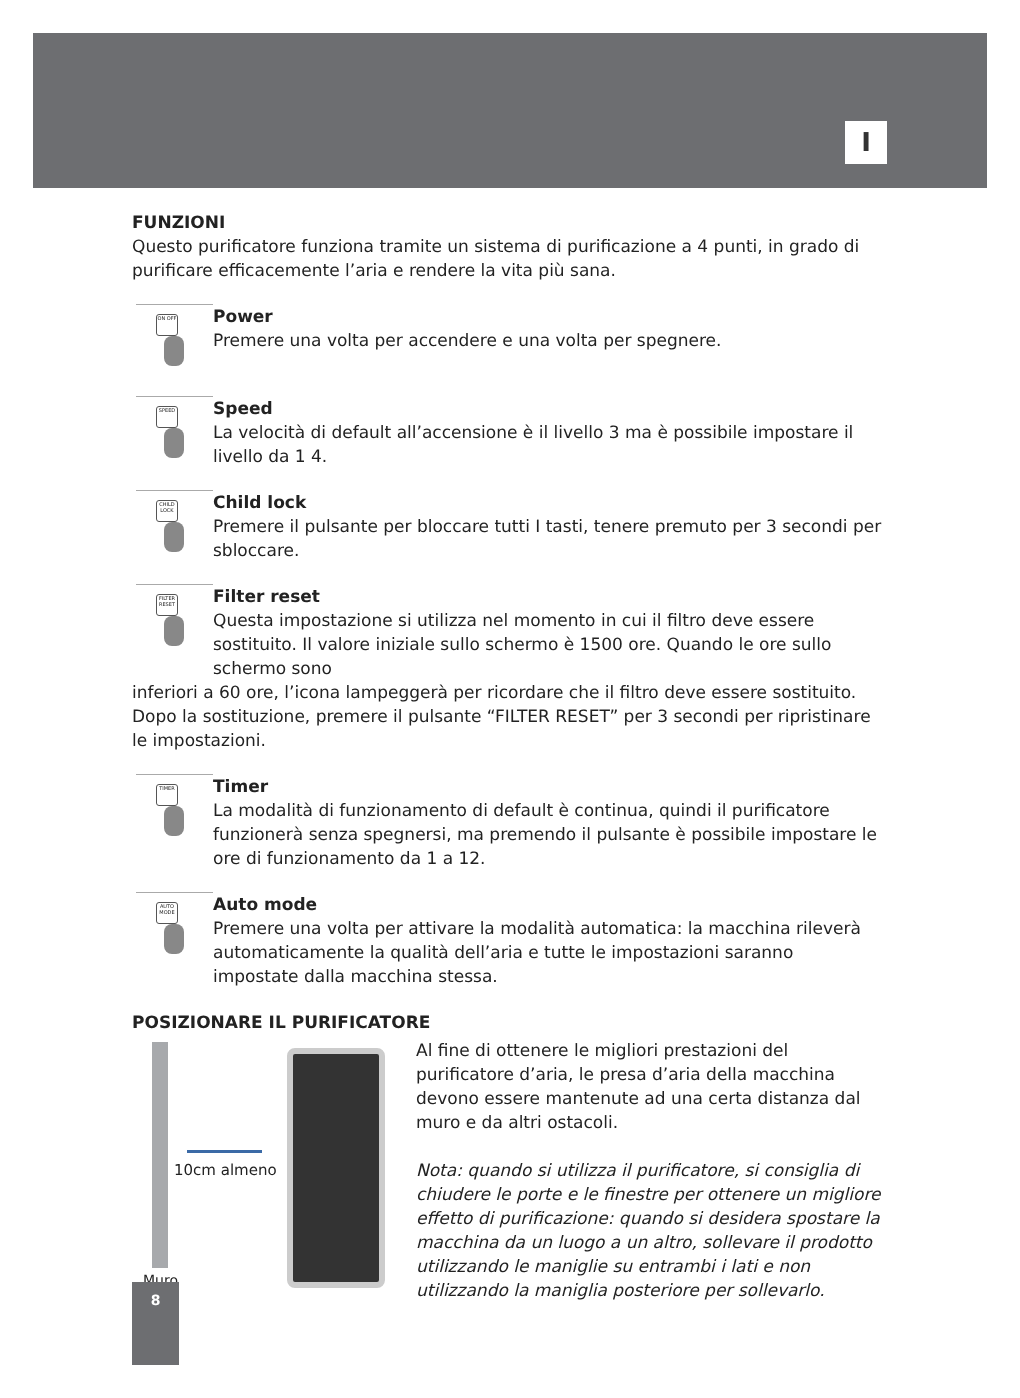I
FUNZIONI
Questo purificatore funziona tramite un sistema di purificazione a 4 punti, in grado di purificare efficacemente l’aria e rendere la vita più sana.
ON OFF
Power
Premere una volta per accendere e una volta per spegnere.
SPEED
Speed
La velocità di default all’accensione è il livello 3 ma è possibile impostare il livello da 1 4.
CHILD LOCK
Child lock
Premere il pulsante per bloccare tutti I tasti, tenere premuto per 3 secondi per sbloccare.
FILTER RESET
Filter reset
Questa impostazione si utilizza nel momento in cui il filtro deve essere sostituito. Il valore iniziale sullo schermo è 1500 ore. Quando le ore sullo schermo sono
inferiori a 60 ore, l’icona lampeggerà per ricordare che il filtro deve essere sostituito. Dopo la sostituzione, premere il pulsante “FILTER RESET” per 3 secondi per ripristinare le impostazioni.
TIMER
Timer
La modalità di funzionamento di default è continua, quindi il purificatore funzionerà senza spegnersi, ma premendo il pulsante è possibile impostare le ore di funzionamento da 1 a 12.
AUTO MODE
Auto mode
Premere una volta per attivare la modalità automatica: la macchina rileverà automaticamente la qualità dell’aria e tutte le impostazioni saranno impostate dalla macchina stessa.
POSIZIONARE IL PURIFICATORE
10cm almeno
Muro
Al fine di ottenere le migliori prestazioni del purificatore d’aria, le presa d’aria della macchina devono essere mantenute ad una certa distanza dal muro e da altri ostacoli.
Nota: quando si utilizza il purificatore, si consiglia di chiudere le porte e le finestre per ottenere un migliore effetto di purificazione: quando si desidera spostare la macchina da un luogo a un altro, sollevare il prodotto utilizzando le maniglie su entrambi i lati e non utilizzando la maniglia posteriore per sollevarlo.
8